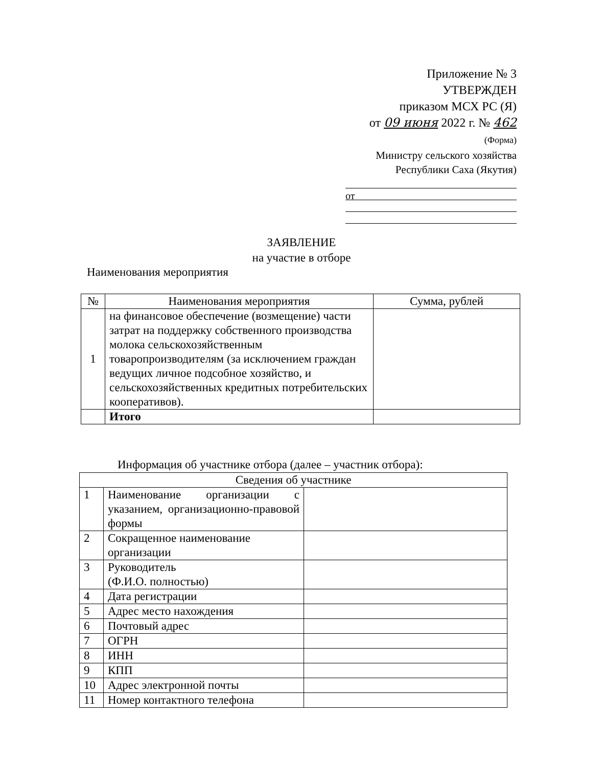Приложение № 3
УТВЕРЖДЕН
приказом МСХ РС (Я)
от 09 июня 2022 г. № 462
(Форма)
Министру сельского хозяйства
Республики Саха (Якутия)
от
ЗАЯВЛЕНИЕ
на участие в отборе
Наименования мероприятия
| № | Наименования мероприятия | Сумма, рублей |
| --- | --- | --- |
| 1 | на финансовое обеспечение (возмещение) части затрат на поддержку собственного производства молока сельскохозяйственным товаропроизводителям (за исключением граждан ведущих личное подсобное хозяйство, и сельскохозяйственных кредитных потребительских кооперативов). | |
| | Итого | |
Информация об участнике отбора (далее – участник отбора):
| Сведения об участнике | | |
| --- | --- | --- |
| 1 | Наименование организации с указанием, организационно-правовой формы | |
| 2 | Сокращенное наименование организации | |
| 3 | Руководитель (Ф.И.О. полностью) | |
| 4 | Дата регистрации | |
| 5 | Адрес место нахождения | |
| 6 | Почтовый адрес | |
| 7 | ОГРН | |
| 8 | ИНН | |
| 9 | КПП | |
| 10 | Адрес электронной почты | |
| 11 | Номер контактного телефона | |